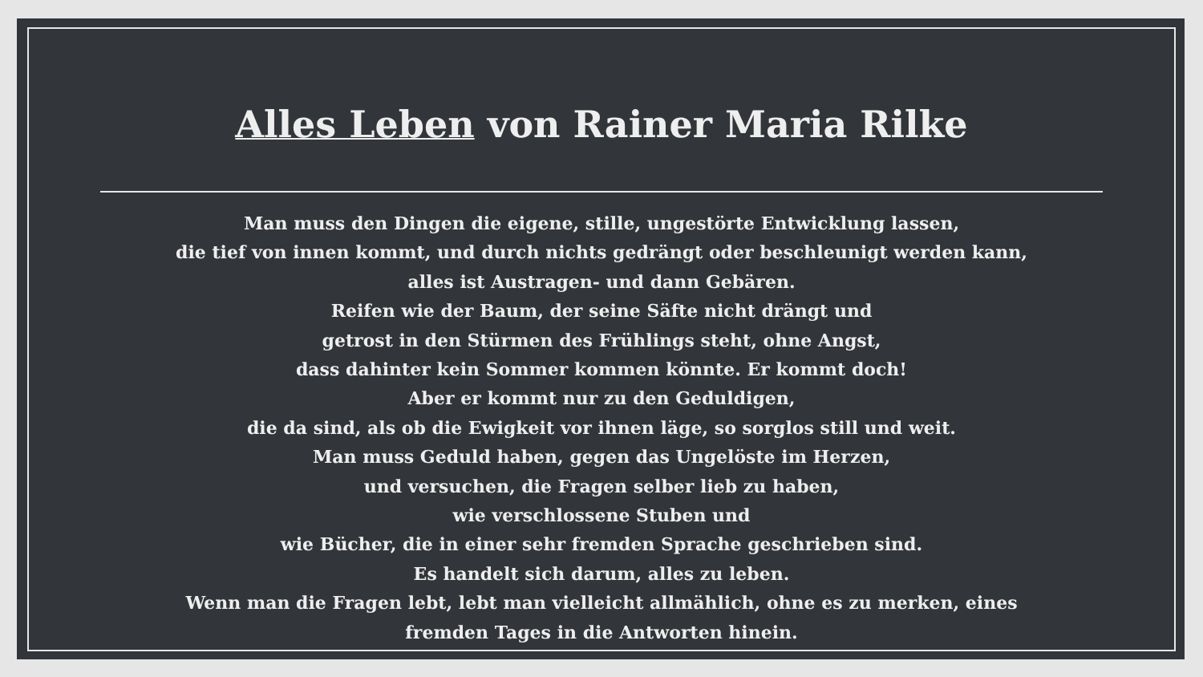Alles Leben von Rainer Maria Rilke
Man muss den Dingen die eigene, stille, ungestörte Entwicklung lassen,
die tief von innen kommt, und durch nichts gedrängt oder beschleunigt werden kann,
alles ist Austragen- und dann Gebären.
Reifen wie der Baum, der seine Säfte nicht drängt und
getrost in den Stürmen des Frühlings steht, ohne Angst,
dass dahinter kein Sommer kommen könnte. Er kommt doch!
Aber er kommt nur zu den Geduldigen,
die da sind, als ob die Ewigkeit vor ihnen läge, so sorglos still und weit.
Man muss Geduld haben, gegen das Ungelöste im Herzen,
und versuchen, die Fragen selber lieb zu haben,
wie verschlossene Stuben und
wie Bücher, die in einer sehr fremden Sprache geschrieben sind.
Es handelt sich darum, alles zu leben.
Wenn man die Fragen lebt, lebt man vielleicht allmählich, ohne es zu merken, eines
fremden Tages in die Antworten hinein.